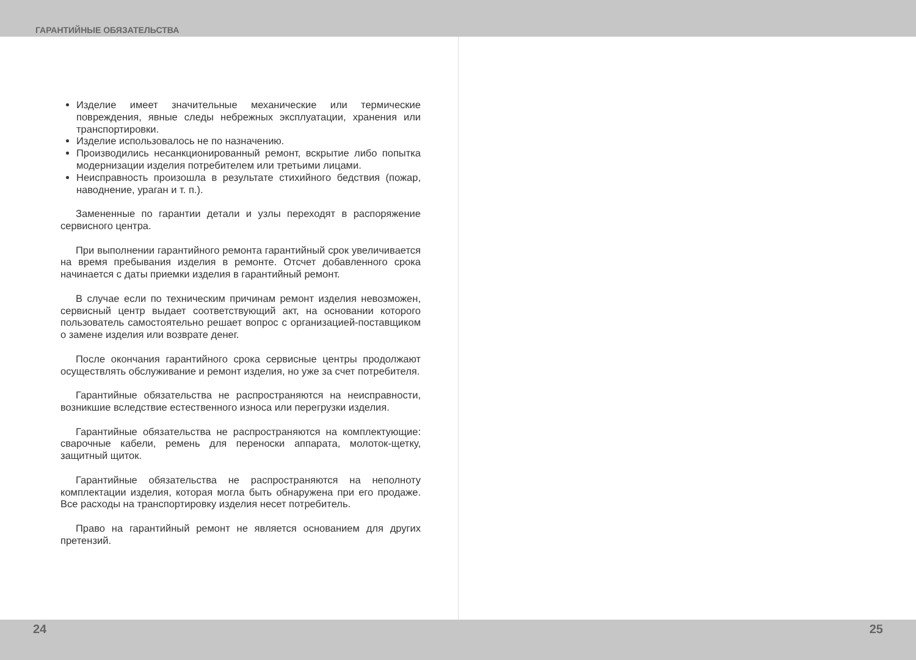ГАРАНТИЙНЫЕ ОБЯЗАТЕЛЬСТВА
Изделие имеет значительные механические или термические повреждения, явные следы небрежных эксплуатации, хранения или транспортировки.
Изделие использовалось не по назначению.
Производились несанкционированный ремонт, вскрытие либо попытка модернизации изделия потребителем или третьими лицами.
Неисправность произошла в результате стихийного бедствия (пожар, наводнение, ураган и т. п.).
Замененные по гарантии детали и узлы переходят в распоряжение сервисного центра.
При выполнении гарантийного ремонта гарантийный срок увеличивается на время пребывания изделия в ремонте. Отсчет добавленного срока начинается с даты приемки изделия в гарантийный ремонт.
В случае если по техническим причинам ремонт изделия невозможен, сервисный центр выдает соответствующий акт, на основании которого пользователь самостоятельно решает вопрос с организацией-поставщиком о замене изделия или возврате денег.
После окончания гарантийного срока сервисные центры продолжают осуществлять обслуживание и ремонт изделия, но уже за счет потребителя.
Гарантийные обязательства не распространяются на неисправности, возникшие вследствие естественного износа или перегрузки изделия.
Гарантийные обязательства не распространяются на комплектующие: сварочные кабели, ремень для переноски аппарата, молоток-щетку, защитный щиток.
Гарантийные обязательства не распространяются на неполноту комплектации изделия, которая могла быть обнаружена при его продаже. Все расходы на транспортировку изделия несет потребитель.
Право на гарантийный ремонт не является основанием для других претензий.
24 25